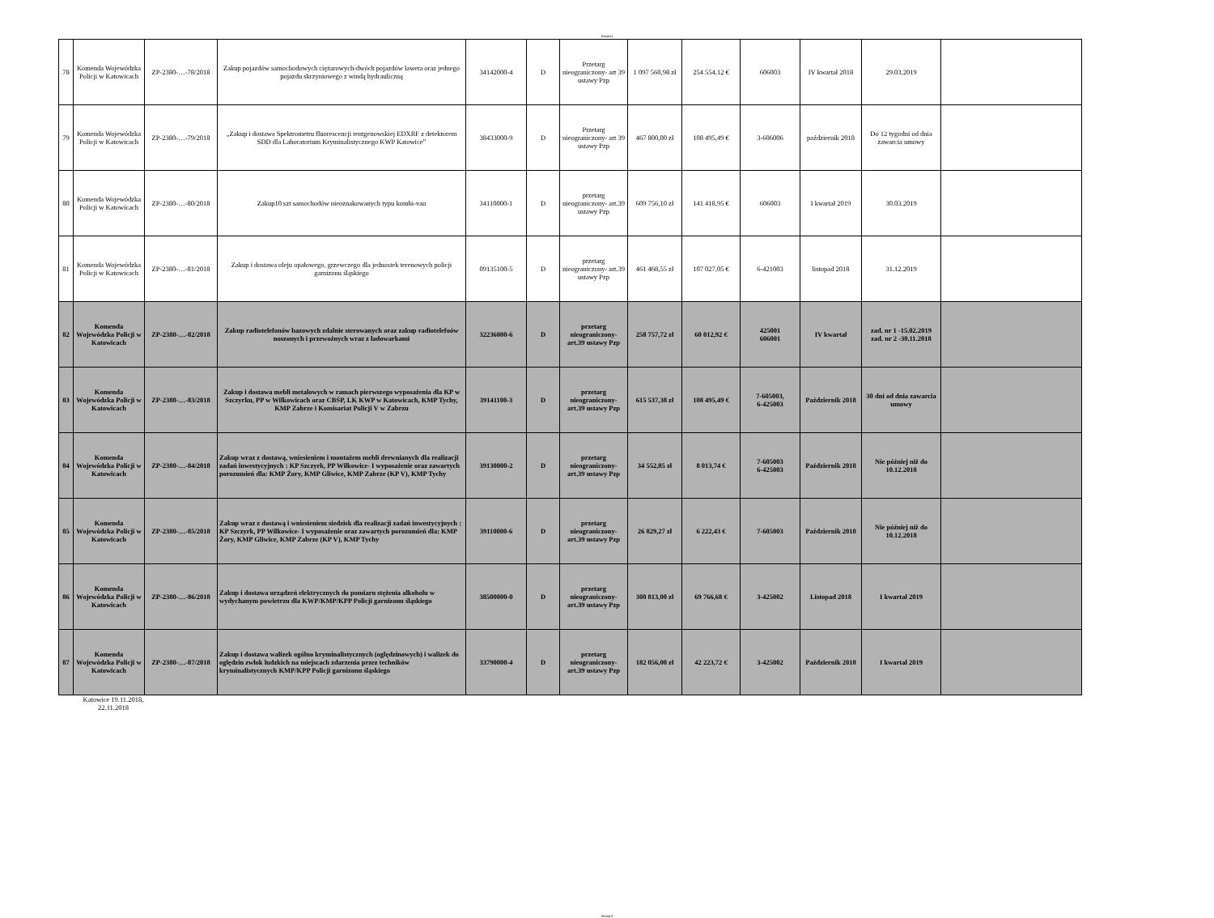Arkusz1
| 78 | Komenda Wojewódzka Policji w Katowicach | ZP-2380-…-78/2018 | Zakup pojazdów samochodowych ciężarowych-dwóch pojazdów laweta oraz jednego pojazdu skrzyniowego z windą hydrauliczną | 34142000-4 | D | Przetarg nieograniczony- art 39 ustawy Pzp | 1 097 560,98 zł | 254 554,12 € | 606003 | IV kwartał 2018 | 29.03.2019 | |
| 79 | Komenda Wojewódzka Policji w Katowicach | ZP-2380-…-79/2018 | „Zakup i dostawa Spektrometru fluorescencji rentgenowskiej EDXRF z detektorem SDD dla Laboratorium Kryminalistycznego KWP Katowice” | 38433000-9 | D | Przetarg nieograniczony- art 39 ustawy Pzp | 467 800,00 zł | 108 495,49 € | 3-606006 | październik 2018 | Do 12 tygodni od dnia zawarcia umowy | |
| 80 | Komenda Wojewódzka Policji w Katowicach | ZP-2380-…-80/2018 | Zakup10 szt samochodów nieoznakowanych typu kombi-van | 34110000-1 | D | przetarg nieograniczony- art.39 ustawy Pzp | 609 756,10 zł | 141 418,95 € | 606003 | I kwartał 2019 | 30.03.2019 | |
| 81 | Komenda Wojewódzka Policji w Katowicach | ZP-2380-…-81/2018 | Zakup i dostawa oleju opałowego, grzewczego dla jednostek terenowych policji garnizonu śląskiego | 09135100-5 | D | przetarg nieograniczony- art.39 ustawy Pzp | 461 468,55 zł | 107 027,05 € | 6-421003 | listopad 2018 | 31.12.2019 | |
| 82 | Komenda Wojewódzka Policji w Katowicach | ZP-2380-…-82/2018 | Zakup radiotelefonów bazowych zdalnie sterowanych oraz zakup radiotelefoów noszonych i przewoźnych wraz z ładowarkami | 32236000-6 | D | przetarg nieograniczony- art.39 ustawy Pzp | 258 757,72 zł | 60 012,92 € | 425001 606001 | IV kwartał | zad. nr 1 -15.02.2019 zad. nr 2 -30.11.2018 | |
| 83 | Komenda Wojewódzka Policji w Katowicach | ZP-2380-…-83/2018 | Zakup i dostawa mebli metalowych w ramach pierwszego wyposażenia dla KP w Szczyrku, PP w Wilkowicach oraz CBŚP, LK KWP w Katowicach, KMP Tychy, KMP Zabrze i Komisariat Policji V w Zabrzu | 39141100-3 | D | przetarg nieograniczony- art.39 ustawy Pzp | 615 537,38 zł | 108 495,49 € | 7-605003, 6-425003 | Październik 2018 | 30 dni od dnia zawarcia umowy | |
| 84 | Komenda Wojewódzka Policji w Katowicach | ZP-2380-…-84/2018 | Zakup wraz z dostawą, wniesieniem i montażem mebli drewnianych dla realizacji zadań inwestycyjnych : KP Szczyrk, PP Wilkowice- I wyposażenie oraz zawartych porozumień dla: KMP Żory, KMP Gliwice, KMP Zabrze (KP V), KMP Tychy | 39130000-2 | D | przetarg nieograniczony- art.39 ustawy Pzp | 34 552,85 zł | 8 013,74 € | 7-605003 6-425003 | Październik 2018 | Nie później niż do 10.12.2018 | |
| 85 | Komenda Wojewódzka Policji w Katowicach | ZP-2380-…-85/2018 | Zakup wraz z dostawą i wniesieniem siedzisk dla realizacji zadań inwestycyjnych : KP Szczyrk, PP Wilkowice- I wyposażenie oraz zawartych porozumień dla: KMP Żory, KMP Gliwice, KMP Zabrze (KP V), KMP Tychy | 39110000-6 | D | przetarg nieograniczony- art.39 ustawy Pzp | 26 829,27 zł | 6 222,43 € | 7-605003 | Październik 2018 | Nie później niż do 10.12.2018 | |
| 86 | Komenda Wojewódzka Policji w Katowicach | ZP-2380-…-86/2018 | Zakup i dostawa urządzeń elektrycznych do pomiaru stężenia alkoholu w wydychanym powietrzu dla KWP/KMP/KPP Policji garnizonu śląskiego | 38500000-0 | D | przetarg nieograniczony- art.39 ustawy Pzp | 300 813,00 zł | 69 766,68 € | 3-425002 | Listopad 2018 | I kwartał 2019 | |
| 87 | Komenda Wojewódzka Policji w Katowicach | ZP-2380-…-87/2018 | Zakup i dostawa walizek ogólno kryminalistycznych (oględzinowych) i walizek do oględzin zwłok ludzkich na miejscach zdarzenia przez techników kryminalistycznych KMP/KPP Policji garnizonu śląskiego | 33790000-4 | D | przetarg nieograniczony- art.39 ustawy Pzp | 182 056,00 zł | 42 223,72 € | 3-425002 | Październik 2018 | I kwartał 2019 | |
Katowice 19.11.2018, 22.11.2018
Strona 8